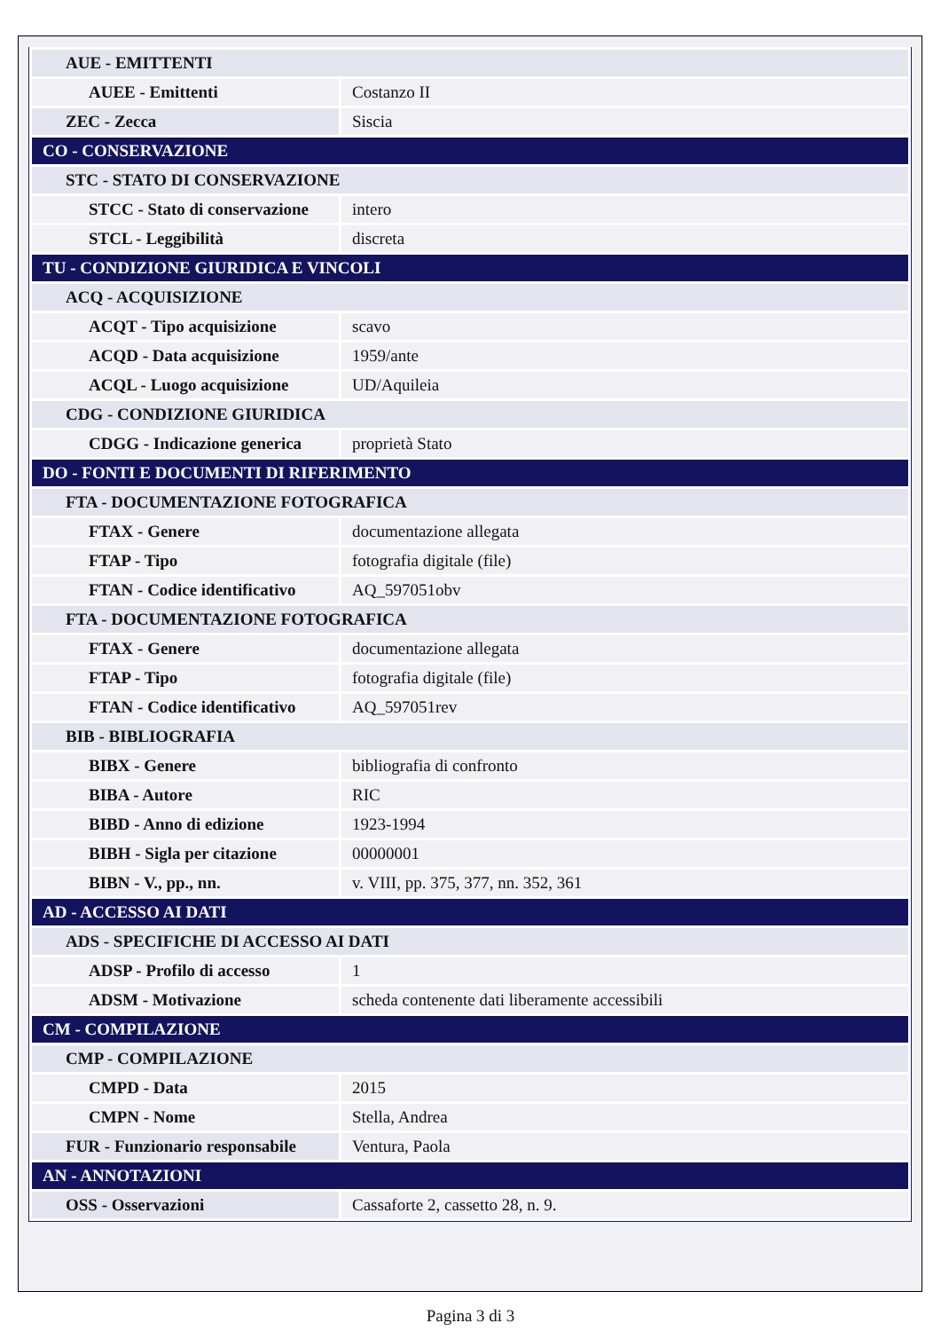| AUE - EMITTENTI | |
| AUEE - Emittenti | Costanzo II |
| ZEC - Zecca | Siscia |
| CO - CONSERVAZIONE | |
| STC - STATO DI CONSERVAZIONE | |
| STCC - Stato di conservazione | intero |
| STCL - Leggibilità | discreta |
| TU - CONDIZIONE GIURIDICA E VINCOLI | |
| ACQ - ACQUISIZIONE | |
| ACQT - Tipo acquisizione | scavo |
| ACQD - Data acquisizione | 1959/ante |
| ACQL - Luogo acquisizione | UD/Aquileia |
| CDG - CONDIZIONE GIURIDICA | |
| CDGG - Indicazione generica | proprietà Stato |
| DO - FONTI E DOCUMENTI DI RIFERIMENTO | |
| FTA - DOCUMENTAZIONE FOTOGRAFICA | |
| FTAX - Genere | documentazione allegata |
| FTAP - Tipo | fotografia digitale (file) |
| FTAN - Codice identificativo | AQ_597051obv |
| FTA - DOCUMENTAZIONE FOTOGRAFICA | |
| FTAX - Genere | documentazione allegata |
| FTAP - Tipo | fotografia digitale (file) |
| FTAN - Codice identificativo | AQ_597051rev |
| BIB - BIBLIOGRAFIA | |
| BIBX - Genere | bibliografia di confronto |
| BIBA - Autore | RIC |
| BIBD - Anno di edizione | 1923-1994 |
| BIBH - Sigla per citazione | 00000001 |
| BIBN - V., pp., nn. | v. VIII, pp. 375, 377, nn. 352, 361 |
| AD - ACCESSO AI DATI | |
| ADS - SPECIFICHE DI ACCESSO AI DATI | |
| ADSP - Profilo di accesso | 1 |
| ADSM - Motivazione | scheda contenente dati liberamente accessibili |
| CM - COMPILAZIONE | |
| CMP - COMPILAZIONE | |
| CMPD - Data | 2015 |
| CMPN - Nome | Stella, Andrea |
| FUR - Funzionario responsabile | Ventura, Paola |
| AN - ANNOTAZIONI | |
| OSS - Osservazioni | Cassaforte 2, cassetto 28, n. 9. |
Pagina 3 di 3